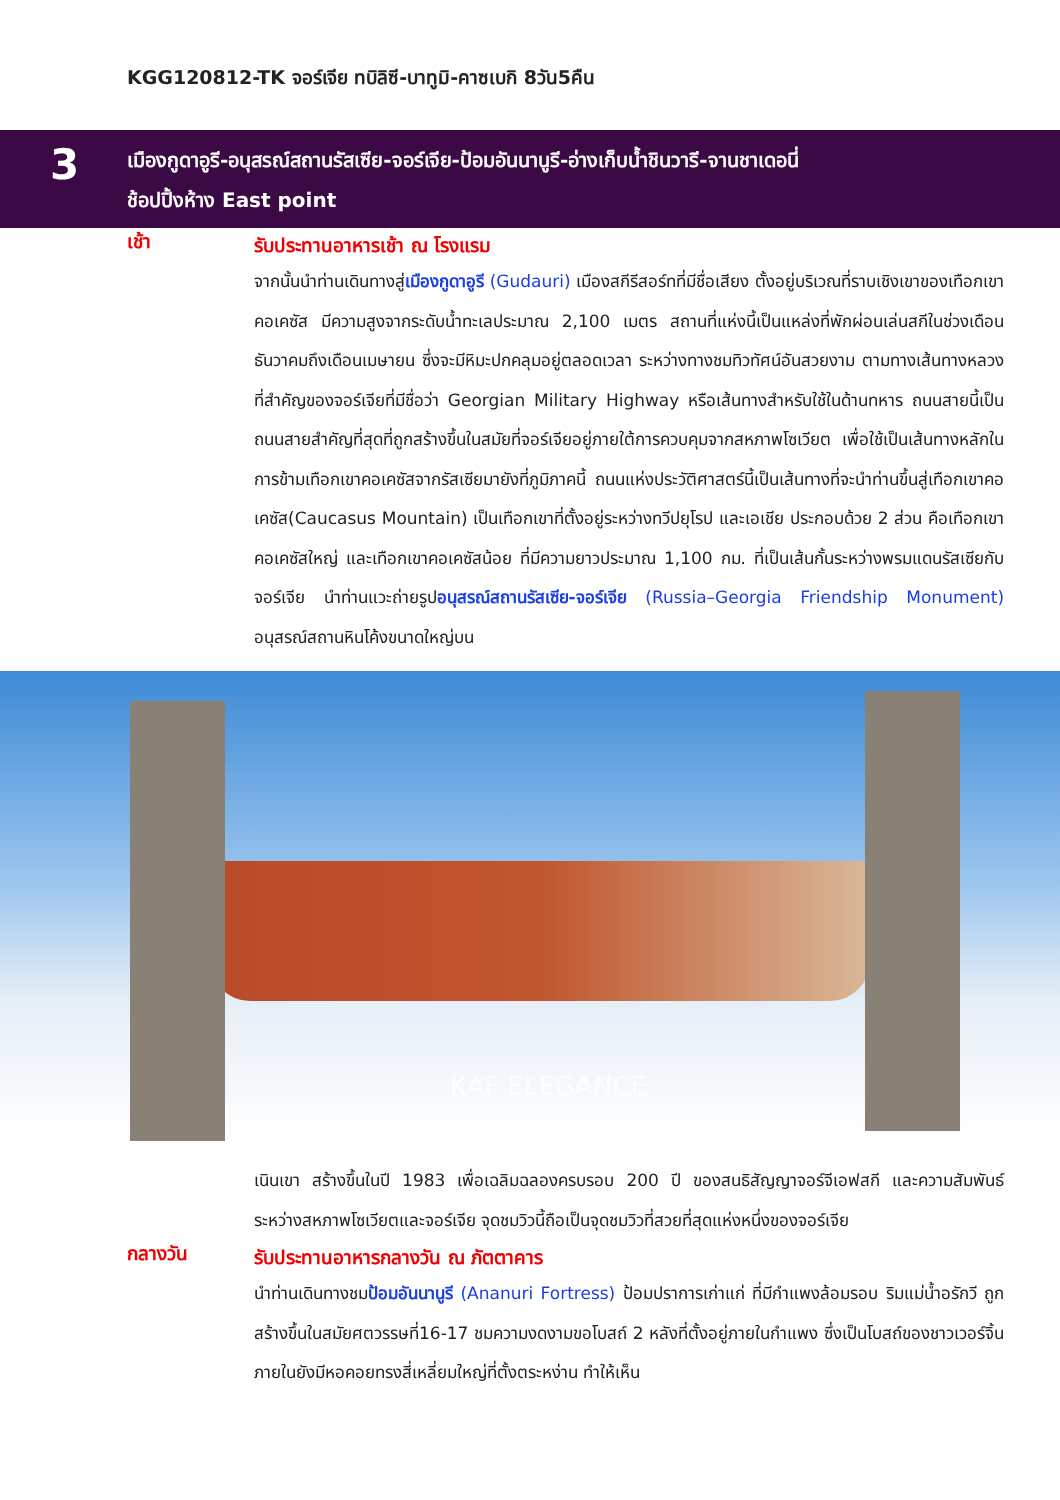KGG120812-TK จอร์เจีย ทบิลิซี-บาทูมิ-คาซเบกิ 8วัน5คืน
3
เมืองกูดาอูรี-อนุสรณ์สถานรัสเซีย-จอร์เจีย-ป้อมอันนานูรี-อ่างเก็บน้ำชินวารี-จานชาเดอนี่
ช้อปปิ้งห้าง East point
เช้า
รับประทานอาหารเช้า ณ โรงแรม
จากนั้นนำท่านเดินทางสู่เมืองกูดาอูรี (Gudauri) เมืองสกีรีสอร์ทที่มีชื่อเสียง ตั้งอยู่บริเวณที่ราบเชิงเขาของเทือกเขาคอเคซัส มีความสูงจากระดับน้ำทะเลประมาณ 2,100 เมตร สถานที่แห่งนี้เป็นแหล่งที่พักผ่อนเล่นสกีในช่วงเดือนธันวาคมถึงเดือนเมษายน ซึ่งจะมีหิมะปกคลุมอยู่ตลอดเวลา ระหว่างทางชมทิวทัศน์อันสวยงาม ตามทางเส้นทางหลวงที่สำคัญของจอร์เจียที่มีชื่อว่า Georgian Military Highway หรือเส้นทางสำหรับใช้ในด้านทหาร ถนนสายนี้เป็นถนนสายสำคัญที่สุดที่ถูกสร้างขึ้นในสมัยที่จอร์เจียอยู่ภายใต้การควบคุมจากสหภาพโซเวียต เพื่อใช้เป็นเส้นทางหลักในการข้ามเทือกเขาคอเคซัสจากรัสเซียมายังที่ภูมิภาคนี้ ถนนแห่งประวัติศาสตร์นี้เป็นเส้นทางที่จะนำท่านขึ้นสู่เทือกเขาคอเคซัส(Caucasus Mountain) เป็นเทือกเขาที่ตั้งอยู่ระหว่างทวีปยุโรป และเอเชีย ประกอบด้วย 2 ส่วน คือเทือกเขาคอเคซัสใหญ่ และเทือกเขาคอเคซัสน้อย ที่มีความยาวประมาณ 1,100 กม. ที่เป็นเส้นกั้นระหว่างพรมแดนรัสเซียกับจอร์เจีย นำท่านแวะถ่ายรูปอนุสรณ์สถานรัสเซีย-จอร์เจีย (Russia–Georgia Friendship Monument) อนุสรณ์สถานหินโค้งขนาดใหญ่บน
KAF ELEGANCE
เนินเขา สร้างขึ้นในปี 1983 เพื่อเฉลิมฉลองครบรอบ 200 ปี ของสนธิสัญญาจอร์จีเอฟสกี และความสัมพันธ์ระหว่างสหภาพโซเวียตและจอร์เจีย จุดชมวิวนี้ถือเป็นจุดชมวิวที่สวยที่สุดแห่งหนึ่งของจอร์เจีย
กลางวัน
รับประทานอาหารกลางวัน ณ ภัตตาคาร
นำท่านเดินทางชมป้อมอันนานูรี (Ananuri Fortress) ป้อมปราการเก่าแก่ ที่มีกำแพงล้อมรอบ ริมแม่น้ำอรักวี ถูกสร้างขึ้นในสมัยศตวรรษที่16-17 ชมความงดงามขอโบสถ์ 2 หลังที่ตั้งอยู่ภายในกำแพง ซึ่งเป็นโบสถ์ของชาวเวอร์จิ้น ภายในยังมีหอคอยทรงสี่เหลี่ยมใหญ่ที่ตั้งตระหง่าน ทำให้เห็น